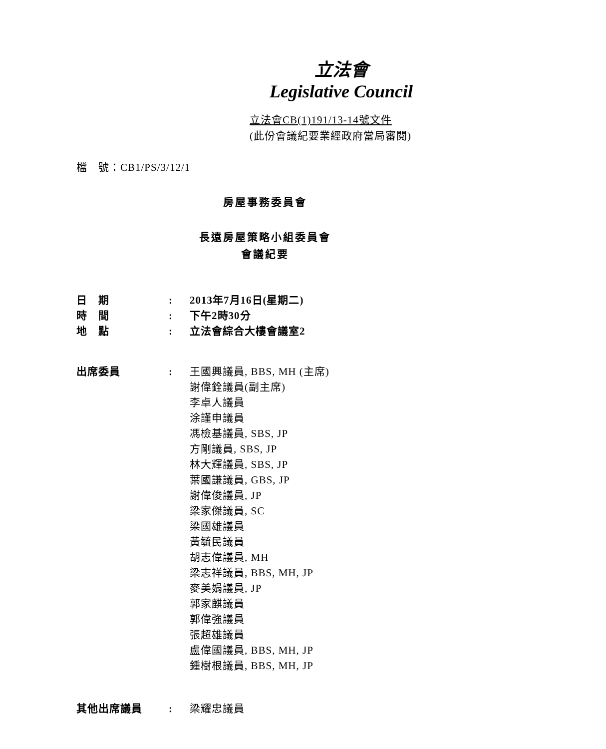立法會
Legislative Council
立法會CB(1)191/13-14號文件
(此份會議紀要業經政府當局審閱)
檔　號：CB1/PS/3/12/1
房屋事務委員會
長遠房屋策略小組委員會
會議紀要
| 日 期 | : | 2013年7月16日(星期二) |
| 時 間 | : | 下午2時30分 |
| 地 點 | : | 立法會綜合大樓會議室2 |
| 出席委員 | : | 王國興議員, BBS, MH (主席) 謝偉銓議員(副主席) 李卓人議員 涂謹申議員 馮檢基議員, SBS, JP 方剛議員, SBS, JP 林大輝議員, SBS, JP 葉國謙議員, GBS, JP 謝偉俊議員, JP 梁家傑議員, SC 梁國雄議員 黃毓民議員 胡志偉議員, MH 梁志祥議員, BBS, MH, JP 麥美娟議員, JP 郭家麒議員 郭偉強議員 張超雄議員 盧偉國議員, BBS, MH, JP 鍾樹根議員, BBS, MH, JP |
| 其他出席議員 | : | 梁耀忠議員 |